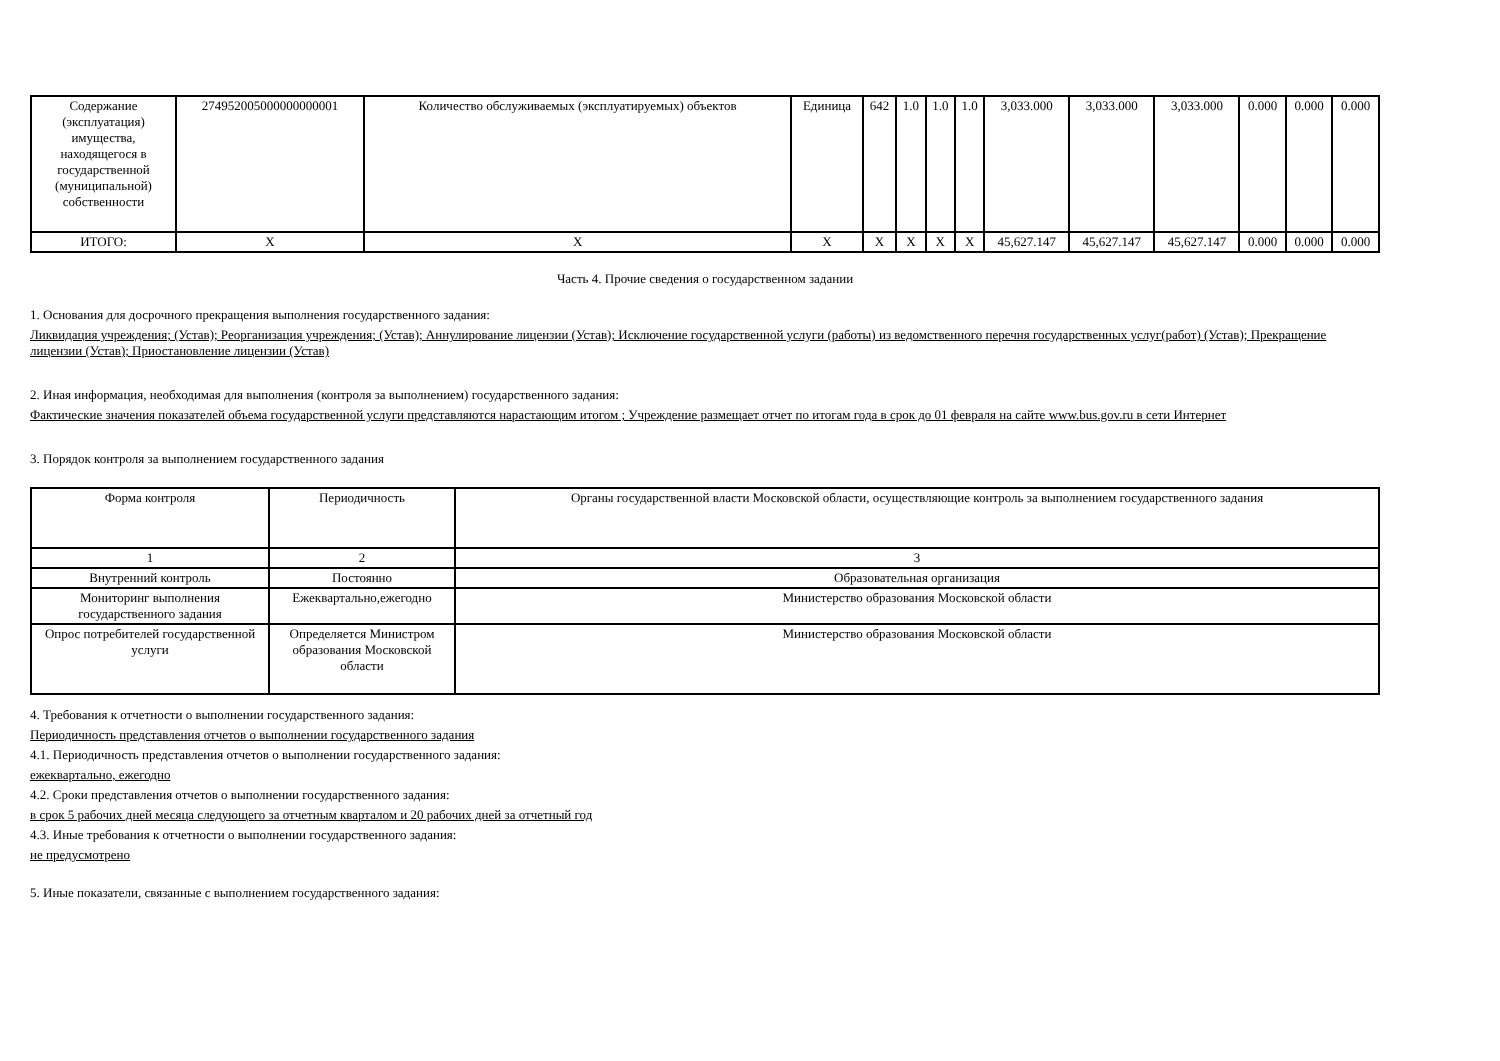| Содержание (эксплуатация) имущества, находящегося в государственной (муниципальной) собственности | 274952005000000000001 | Количество обслуживаемых (эксплуатируемых) объектов | Единица | 642 | 1.0 | 1.0 | 1.0 | 3,033.000 | 3,033.000 | 3,033.000 | 0.000 | 0.000 | 0.000 |
| ИТОГО: | X | X | X | X | X | X | X | 45,627.147 | 45,627.147 | 45,627.147 | 0.000 | 0.000 | 0.000 |
Часть 4. Прочие сведения о государственном задании
1. Основания для досрочного прекращения выполнения государственного задания:
Ликвидация учреждения; (Устав); Реорганизация учреждения; (Устав); Аннулирование лицензии (Устав); Исключение государственной услуги (работы) из ведомственного перечня государственных услуг(работ) (Устав); Прекращение лицензии (Устав); Приостановление лицензии (Устав)
2. Иная информация, необходимая для выполнения (контроля за выполнением) государственного задания:
Фактические значения показателей объема государственной услуги представляются нарастающим итогом ; Учреждение размещает отчет по итогам года в срок до 01 февраля на сайте www.bus.gov.ru в сети Интернет
3. Порядок контроля за выполнением государственного задания
| Форма контроля | Периодичность | Органы государственной власти Московской области, осуществляющие контроль за выполнением государственного задания |
| 1 | 2 | 3 |
| Внутренний контроль | Постоянно | Образовательная организация |
| Мониторинг выполнения государственного задания | Ежеквартально,ежегодно | Министерство образования Московской области |
| Опрос потребителей государственной услуги | Определяется Министром образования Московской области | Министерство образования Московской области |
4. Требования к отчетности о выполнении государственного задания:
Периодичность представления отчетов о выполнении государственного задания
4.1. Периодичность представления отчетов о выполнении государственного задания:
ежеквартально, ежегодно
4.2. Сроки представления отчетов о выполнении государственного задания:
в срок 5 рабочих дней месяца следующего за отчетным кварталом и 20 рабочих дней за отчетный год
4.3. Иные требования к отчетности о выполнении государственного задания:
не предусмотрено
5. Иные показатели, связанные с выполнением государственного задания: